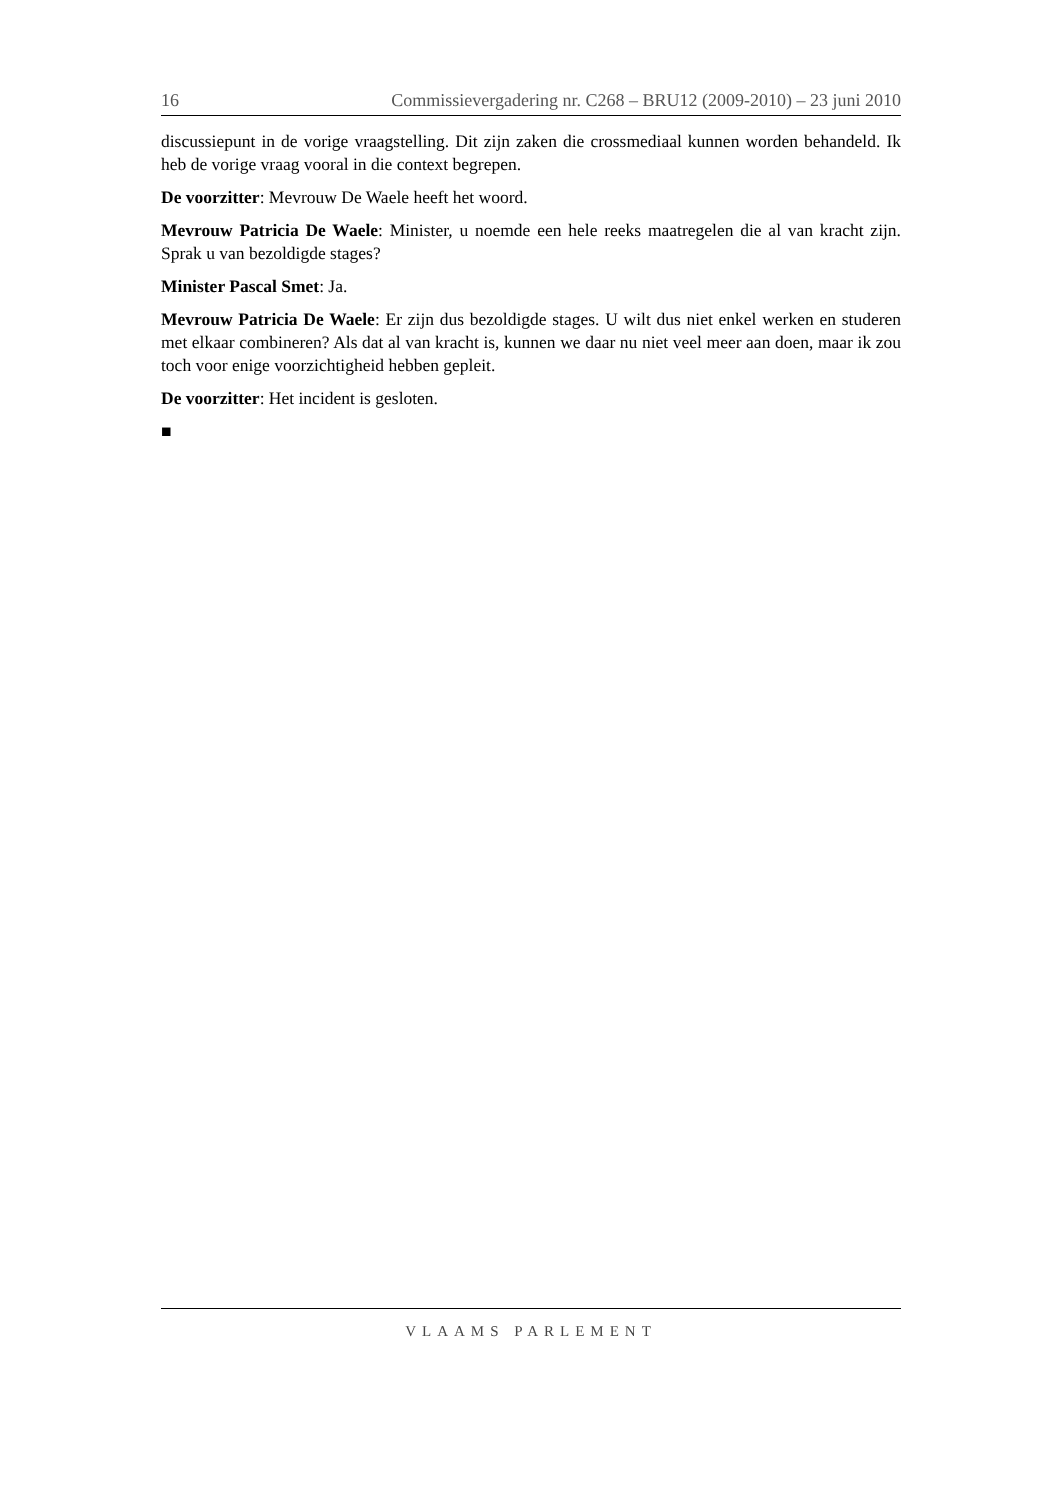16 Commissievergadering nr. C268 – BRU12 (2009-2010) – 23 juni 2010
discussiepunt in de vorige vraagstelling. Dit zijn zaken die crossmediaal kunnen worden behandeld. Ik heb de vorige vraag vooral in die context begrepen.
De voorzitter: Mevrouw De Waele heeft het woord.
Mevrouw Patricia De Waele: Minister, u noemde een hele reeks maatregelen die al van kracht zijn. Sprak u van bezoldigde stages?
Minister Pascal Smet: Ja.
Mevrouw Patricia De Waele: Er zijn dus bezoldigde stages. U wilt dus niet enkel werken en studeren met elkaar combineren? Als dat al van kracht is, kunnen we daar nu niet veel meer aan doen, maar ik zou toch voor enige voorzichtigheid hebben gepleit.
De voorzitter: Het incident is gesloten.
■
VLAAMS PARLEMENT